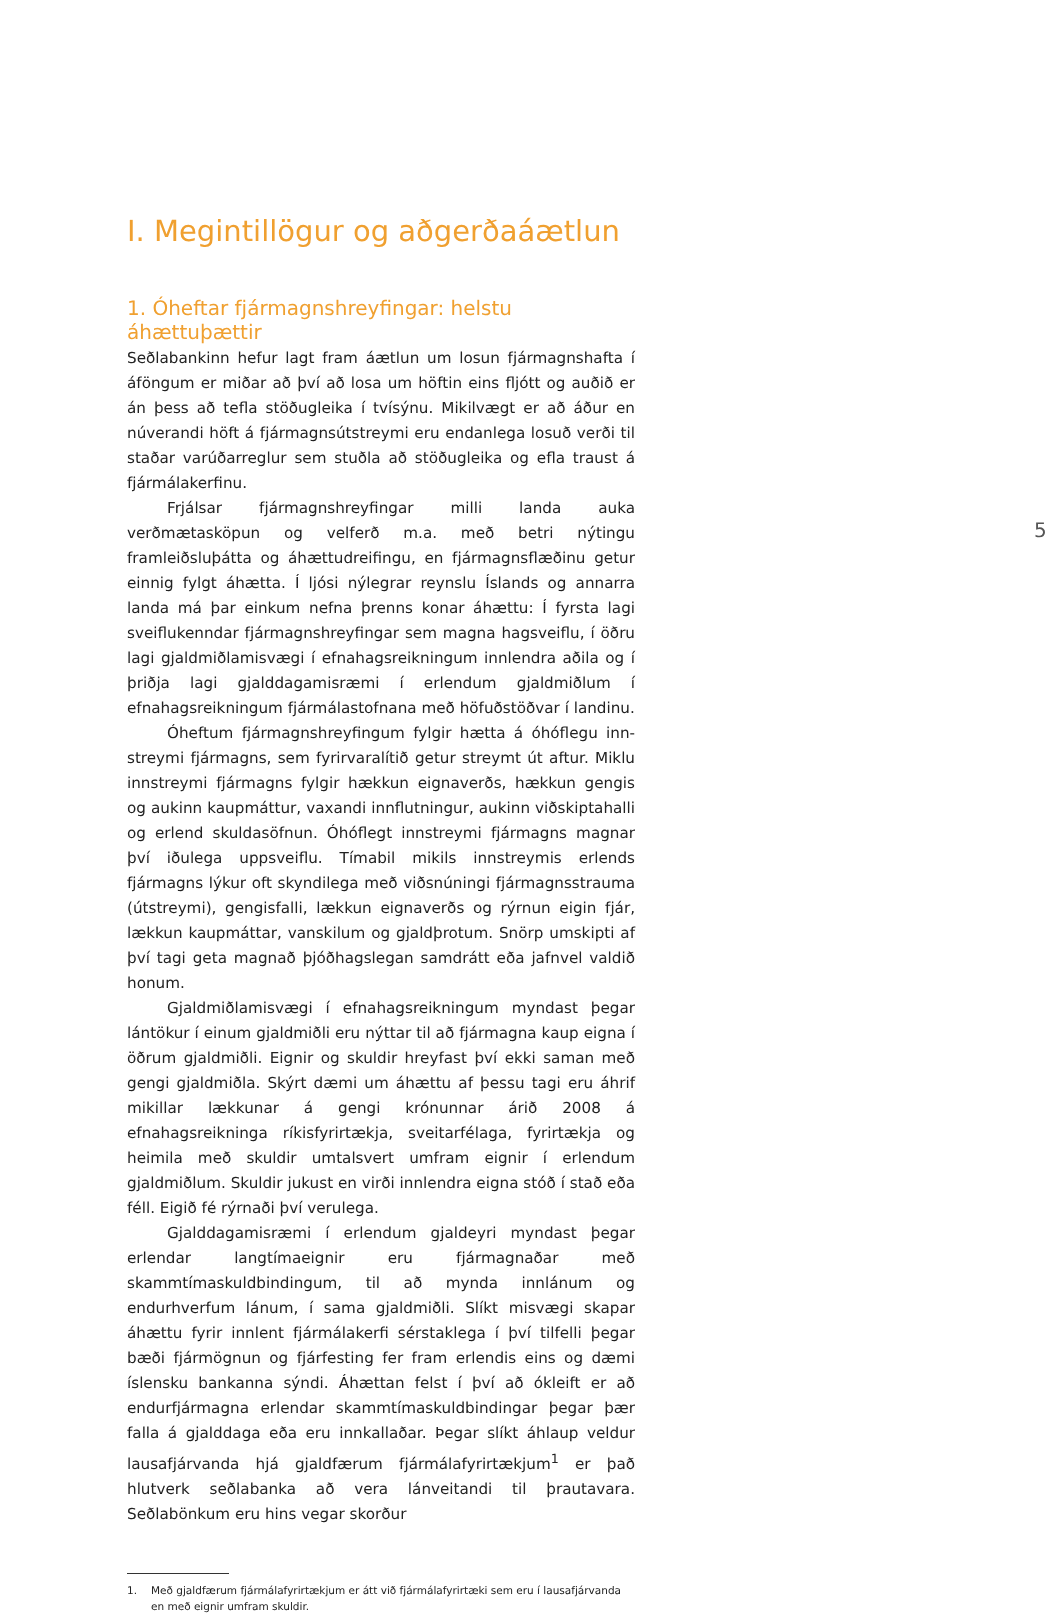5
I. Megintillögur og aðgerðaáætlun
1. Óheftar fjármagnshreyfingar: helstu áhættuþættir
Seðlabankinn hefur lagt fram áætlun um losun fjármagnshafta í áföngum er miðar að því að losa um höftin eins fljótt og auðið er án þess að tefla stöðugleika í tvísýnu. Mikilvægt er að áður en núverandi höft á fjármagnsútstreymi eru endanlega losuð verði til staðar varúð­arreglur sem stuðla að stöðugleika og efla traust á fjármálakerfinu.
Frjálsar fjármagnshreyfingar milli landa auka verðmætasköpun og velferð m.a. með betri nýtingu framleiðsluþátta og áhættudreif­ingu, en fjármagnsflæðinu getur einnig fylgt áhætta. Í ljósi nýlegrar reynslu Íslands og annarra landa má þar einkum nefna þrenns konar áhættu: Í fyrsta lagi sveiflukenndar fjármagnshreyfingar sem magna hagsveiflu, í öðru lagi gjaldmiðlamisvægi í efnahagsreikningum inn­lendra aðila og í þriðja lagi gjalddagamisræmi í erlendum gjaldmiðlum í efnahagsreikningum fjármálastofnana með höfuðstöðvar í landinu.
Óheftum fjármagnshreyfingum fylgir hætta á óhóflegu inn­streymi fjármagns, sem fyrirvaralítið getur streymt út aftur. Miklu innstreymi fjármagns fylgir hækkun eignaverðs, hækkun gengis og aukinn kaupmáttur, vaxandi innflutningur, aukinn viðskiptahalli og erlend skuldasöfnun. Óhóflegt innstreymi fjármagns magnar því iðu­lega uppsveiflu. Tímabil mikils innstreymis erlends fjármagns lýkur oft skyndilega með viðsnúningi fjármagnsstrauma (útstreymi), gengisfalli, lækkun eignaverðs og rýrnun eigin fjár, lækkun kaupmáttar, vanskilum og gjaldþrotum. Snörp umskipti af því tagi geta magnað þjóðhags­legan samdrátt eða jafnvel valdið honum.
Gjaldmiðlamisvægi í efnahagsreikningum myndast þegar lán­tökur í einum gjaldmiðli eru nýttar til að fjármagna kaup eigna í öðrum gjaldmiðli. Eignir og skuldir hreyfast því ekki saman með gengi gjald­miðla. Skýrt dæmi um áhættu af þessu tagi eru áhrif mikillar lækk­unar á gengi krónunnar árið 2008 á efnahagsreikninga ríkisfyrirtækja, sveitarfélaga, fyrirtækja og heimila með skuldir umtalsvert umfram eignir í erlendum gjaldmiðlum. Skuldir jukust en virði innlendra eigna stóð í stað eða féll. Eigið fé rýrnaði því verulega.
Gjalddagamisræmi í erlendum gjaldeyri myndast þegar erlendar langtímaeignir eru fjármagnaðar með skammtímaskuldbindingum, til að mynda innlánum og endurhverfum lánum, í sama gjaldmiðli. Slíkt misvægi skapar áhættu fyrir innlent fjármálakerfi sérstaklega í því til­felli þegar bæði fjármögnun og fjárfesting fer fram erlendis eins og dæmi íslensku bankanna sýndi. Áhættan felst í því að ókleift er að endurfjármagna erlendar skammtímaskuldbindingar þegar þær falla á gjalddaga eða eru innkallaðar. Þegar slíkt áhlaup veldur lausafjárvanda hjá gjaldfærum fjármálafyrirtækjum<sup>1</sup> er það hlutverk seðlabanka að vera lánveitandi til þrautavara. Seðlabönkum eru hins vegar skorður
1. Með gjaldfærum fjármálafyrirtækjum er átt við fjármálafyrirtæki sem eru í lausafjárvanda en með eignir umfram skuldir.